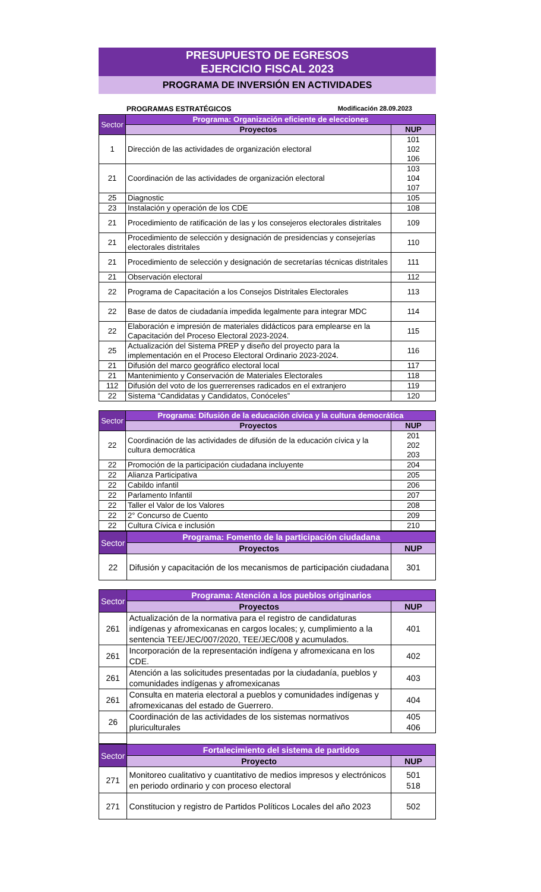PRESUPUESTO DE EGRESOS
EJERCICIO FISCAL 2023
PROGRAMA DE INVERSIÓN EN ACTIVIDADES
PROGRAMAS ESTRATÉGICOS Modificación 28.09.2023
| Sector | Programa: Organización eficiente de elecciones | |
| --- | --- | --- |
| | Proyectos | NUP |
| 1 | Dirección de las actividades de organización electoral | 101 102 106 |
| 21 | Coordinación de las actividades de organización electoral | 103 104 107 |
| 25 | Diagnostic | 105 |
| 23 | Instalación y operación de los CDE | 108 |
| 21 | Procedimiento de ratificación de las y los consejeros electorales distritales | 109 |
| 21 | Procedimiento de selección y designación de presidencias y consejerías electorales distritales | 110 |
| 21 | Procedimiento de selección y designación de secretarías técnicas distritales | 111 |
| 21 | Observación electoral | 112 |
| 22 | Programa de Capacitación a los Consejos Distritales Electorales | 113 |
| 22 | Base de datos de ciudadanía impedida legalmente para integrar MDC | 114 |
| 22 | Elaboración e impresión de materiales didácticos para emplearse en la Capacitación del Proceso Electoral 2023-2024. | 115 |
| 25 | Actualización del Sistema PREP y diseño del proyecto para la implementación en el Proceso Electoral Ordinario 2023-2024. | 116 |
| 21 | Difusión del marco geográfico electoral local | 117 |
| 21 | Mantenimiento y Conservación de Materiales Electorales | 118 |
| 112 | Difusión del voto de los guerrerenses radicados en el extranjero | 119 |
| 22 | Sistema “Candidatas y Candidatos, Conóceles” | 120 |
| Sector | Programa: Difusión de la educación cívica y la cultura democrática | |
| --- | --- | --- |
| | Proyectos | NUP |
| 22 | Coordinación de las actividades de difusión de la educación cívica y la cultura democrática | 201 202 203 |
| 22 | Promoción de la participación ciudadana incluyente | 204 |
| 22 | Alianza Participativa | 205 |
| 22 | Cabildo infantil | 206 |
| 22 | Parlamento Infantil | 207 |
| 22 | Taller el Valor de los Valores | 208 |
| 22 | 2° Concurso de Cuento | 209 |
| 22 | Cultura Cívica e inclusión | 210 |
| Sector | Programa: Fomento de la participación ciudadana | |
| --- | --- | --- |
| | Proyectos | NUP |
| 22 | Difusión y capacitación de los mecanismos de participación ciudadana | 301 |
| Sector | Programa: Atención a los pueblos originarios | |
| --- | --- | --- |
| | Proyectos | NUP |
| 261 | Actualización de la normativa para el registro de candidaturas indígenas y afromexicanas en cargos locales; y, cumplimiento a la sentencia TEE/JEC/007/2020, TEE/JEC/008 y acumulados. | 401 |
| 261 | Incorporación de la representación indígena y afromexicana en los CDE. | 402 |
| 261 | Atención a las solicitudes presentadas por la ciudadanía, pueblos y comunidades indígenas y afromexicanas | 403 |
| 261 | Consulta en materia electoral a pueblos y comunidades indígenas y afromexicanas del estado de Guerrero. | 404 |
| 26 | Coordinación de las actividades de los sistemas normativos pluriculturales | 405 406 |
| Sector | Fortalecimiento del sistema de partidos | |
| --- | --- | --- |
| | Proyecto | NUP |
| 271 | Monitoreo cualitativo y cuantitativo de medios impresos y electrónicos en periodo ordinario y con proceso electoral | 501 518 |
| 271 | Constitucion y registro de Partidos Políticos Locales del año 2023 | 502 |